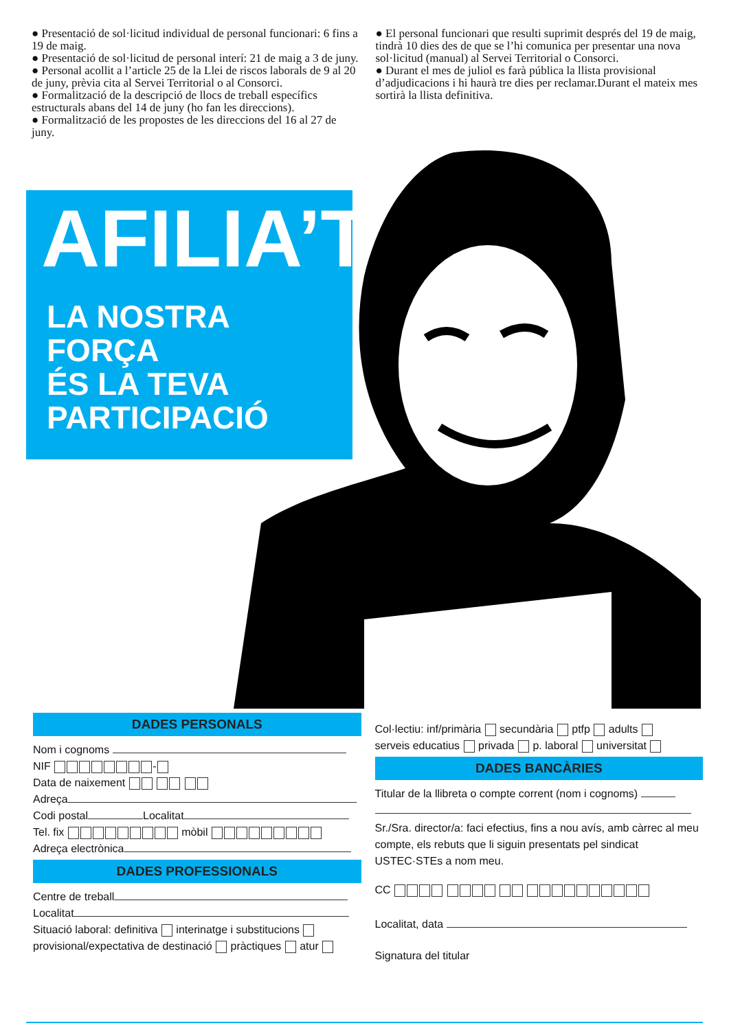● Presentació de sol·licitud individual de personal funcionari: 6 fins a 19 de maig.
● Presentació de sol·licitud de personal interí: 21 de maig a 3 de juny.
● Personal acollit a l’article 25 de la Llei de riscos laborals de 9 al 20 de juny, prèvia cita al Servei Territorial o al Consorci.
● Formalització de la descripció de llocs de treball específics estructurals abans del 14 de juny (ho fan les direccions).
● Formalització de les propostes de les direccions del 16 al 27 de juny.
● El personal funcionari que resulti suprimit després del 19 de maig, tindrà 10 dies des de que se l’hi comunica per presentar una nova sol·licitud (manual) al Servei Territorial o Consorci.
● Durant el mes de juliol es farà pública la llista provisional d’adjudicacions i hi haurà tre dies per reclamar.Durant el mateix mes sortirà la llista definitiva.
AFILIA’T
LA NOSTRA
FORÇA
ÉS LA TEVA
PARTICIPACIÓ
DADES PERSONALS
Nom i cognoms
NIF -
Data de naixement
Adreça
Codi postal Localitat
Tel. fix mòbil
Adreça electrònica
DADES PROFESSIONALS
Centre de treball
Localitat
Situació laboral: definitiva interinatge i substitucions
provisional/expectativa de destinació pràctiques atur
Col·lectiu: inf/primària secundària ptfp adults
serveis educatius privada p. laboral universitat
DADES BANCÀRIES
Titular de la llibreta o compte corrent (nom i cognoms)
Sr./Sra. director/a: faci efectius, fins a nou avís, amb càrrec al meu compte, els rebuts que li siguin presentats pel sindicat USTEC·STEs a nom meu.
CC
Localitat, data
Signatura del titular